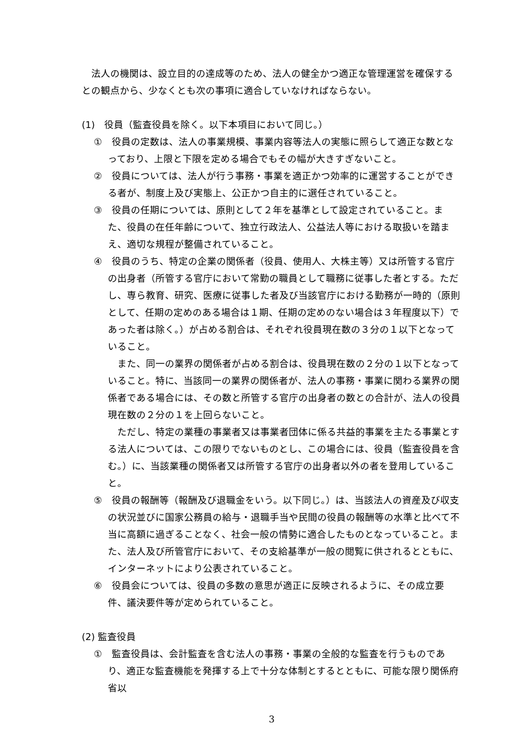法人の機関は、設立目的の達成等のため、法人の健全かつ適正な管理運営を確保するとの観点から、少なくとも次の事項に適合していなければならない。
(1)　役員（監査役員を除く。以下本項目において同じ。）
①　役員の定数は、法人の事業規模、事業内容等法人の実態に照らして適正な数となっており、上限と下限を定める場合でもその幅が大きすぎないこと。
②　役員については、法人が行う事務・事業を適正かつ効率的に運営することができる者が、制度上及び実態上、公正かつ自主的に選任されていること。
③　役員の任期については、原則として２年を基準として設定されていること。また、役員の在任年齢について、独立行政法人、公益法人等における取扱いを踏まえ、適切な規程が整備されていること。
④　役員のうち、特定の企業の関係者（役員、使用人、大株主等）又は所管する官庁の出身者（所管する官庁において常勤の職員として職務に従事した者とする。ただし、専ら教育、研究、医療に従事した者及び当該官庁における勤務が一時的（原則として、任期の定めのある場合は１期、任期の定めのない場合は３年程度以下）であった者は除く。）が占める割合は、それぞれ役員現在数の３分の１以下となっていること。
また、同一の業界の関係者が占める割合は、役員現在数の２分の１以下となっていること。特に、当該同一の業界の関係者が、法人の事務・事業に関わる業界の関係者である場合には、その数と所管する官庁の出身者の数との合計が、法人の役員現在数の２分の１を上回らないこと。
ただし、特定の業種の事業者又は事業者団体に係る共益的事業を主たる事業とする法人については、この限りでないものとし、この場合には、役員（監査役員を含む。）に、当該業種の関係者又は所管する官庁の出身者以外の者を登用していること。
⑤　役員の報酬等（報酬及び退職金をいう。以下同じ。）は、当該法人の資産及び収支の状況並びに国家公務員の給与・退職手当や民間の役員の報酬等の水準と比べて不当に高額に過ぎることなく、社会一般の情勢に適合したものとなっていること。また、法人及び所管官庁において、その支給基準が一般の閲覧に供されるとともに、インターネットにより公表されていること。
⑥　役員会については、役員の多数の意思が適正に反映されるように、その成立要件、議決要件等が定められていること。
(2) 監査役員
①　監査役員は、会計監査を含む法人の事務・事業の全般的な監査を行うものであり、適正な監査機能を発揮する上で十分な体制とするとともに、可能な限り関係府省以
3